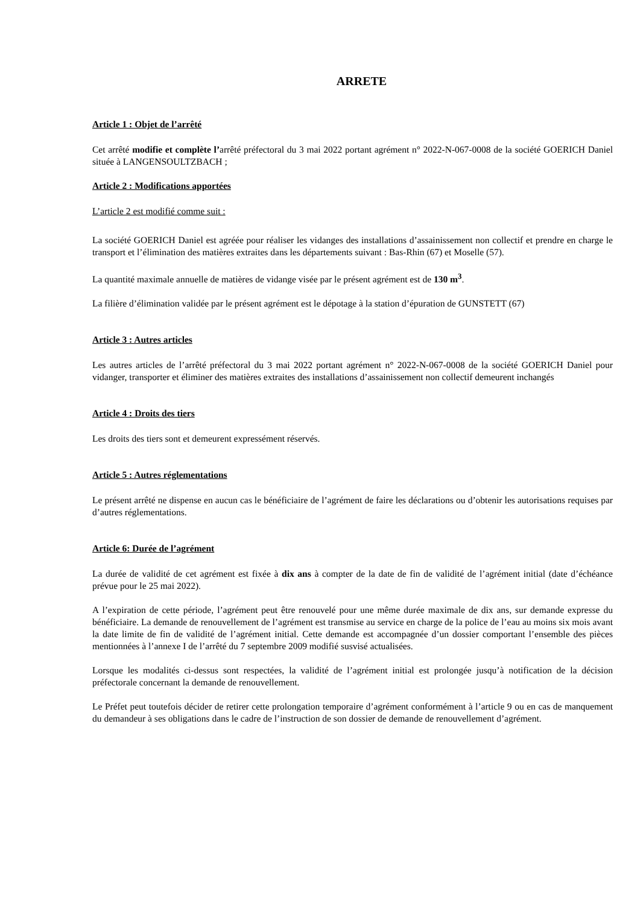ARRETE
Article 1 : Objet de l’arrêté
Cet arrêté modifie et complète l’arrêté préfectoral du 3 mai 2022 portant agrément n° 2022-N-067-0008 de la société GOERICH Daniel située à LANGENSOULTZBACH ;
Article 2 : Modifications apportées
L’article 2 est modifié comme suit :
La société GOERICH Daniel est agréée pour réaliser les vidanges des installations d’assainissement non collectif et prendre en charge le transport et l’élimination des matières extraites dans les départements suivant : Bas-Rhin (67) et Moselle (57).
La quantité maximale annuelle de matières de vidange visée par le présent agrément est de 130 m<sup>3</sup>.
La filière d’élimination validée par le présent agrément est le dépotage à la station d’épuration de GUNSTETT (67)
Article 3 : Autres articles
Les autres articles de l’arrêté préfectoral du 3 mai 2022 portant agrément n° 2022-N-067-0008 de la société GOERICH Daniel pour vidanger, transporter et éliminer des matières extraites des installations d’assainissement non collectif demeurent inchangés
Article 4 : Droits des tiers
Les droits des tiers sont et demeurent expressément réservés.
Article 5 : Autres réglementations
Le présent arrêté ne dispense en aucun cas le bénéficiaire de l’agrément de faire les déclarations ou d’obtenir les autorisations requises par d’autres réglementations.
Article 6: Durée de l’agrément
La durée de validité de cet agrément est fixée à dix ans à compter de la date de fin de validité de l’agrément initial (date d’échéance prévue pour le 25 mai 2022).
A l’expiration de cette période, l’agrément peut être renouvelé pour une même durée maximale de dix ans, sur demande expresse du bénéficiaire. La demande de renouvellement de l’agrément est transmise au service en charge de la police de l’eau au moins six mois avant la date limite de fin de validité de l’agrément initial. Cette demande est accompagnée d’un dossier comportant l’ensemble des pièces mentionnées à l’annexe I de l’arrêté du 7 septembre 2009 modifié susvisé actualisées.
Lorsque les modalités ci-dessus sont respectées, la validité de l’agrément initial est prolongée jusqu’à notification de la décision préfectorale concernant la demande de renouvellement.
Le Préfet peut toutefois décider de retirer cette prolongation temporaire d’agrément conformément à l’article 9 ou en cas de manquement du demandeur à ses obligations dans le cadre de l’instruction de son dossier de demande de renouvellement d’agrément.